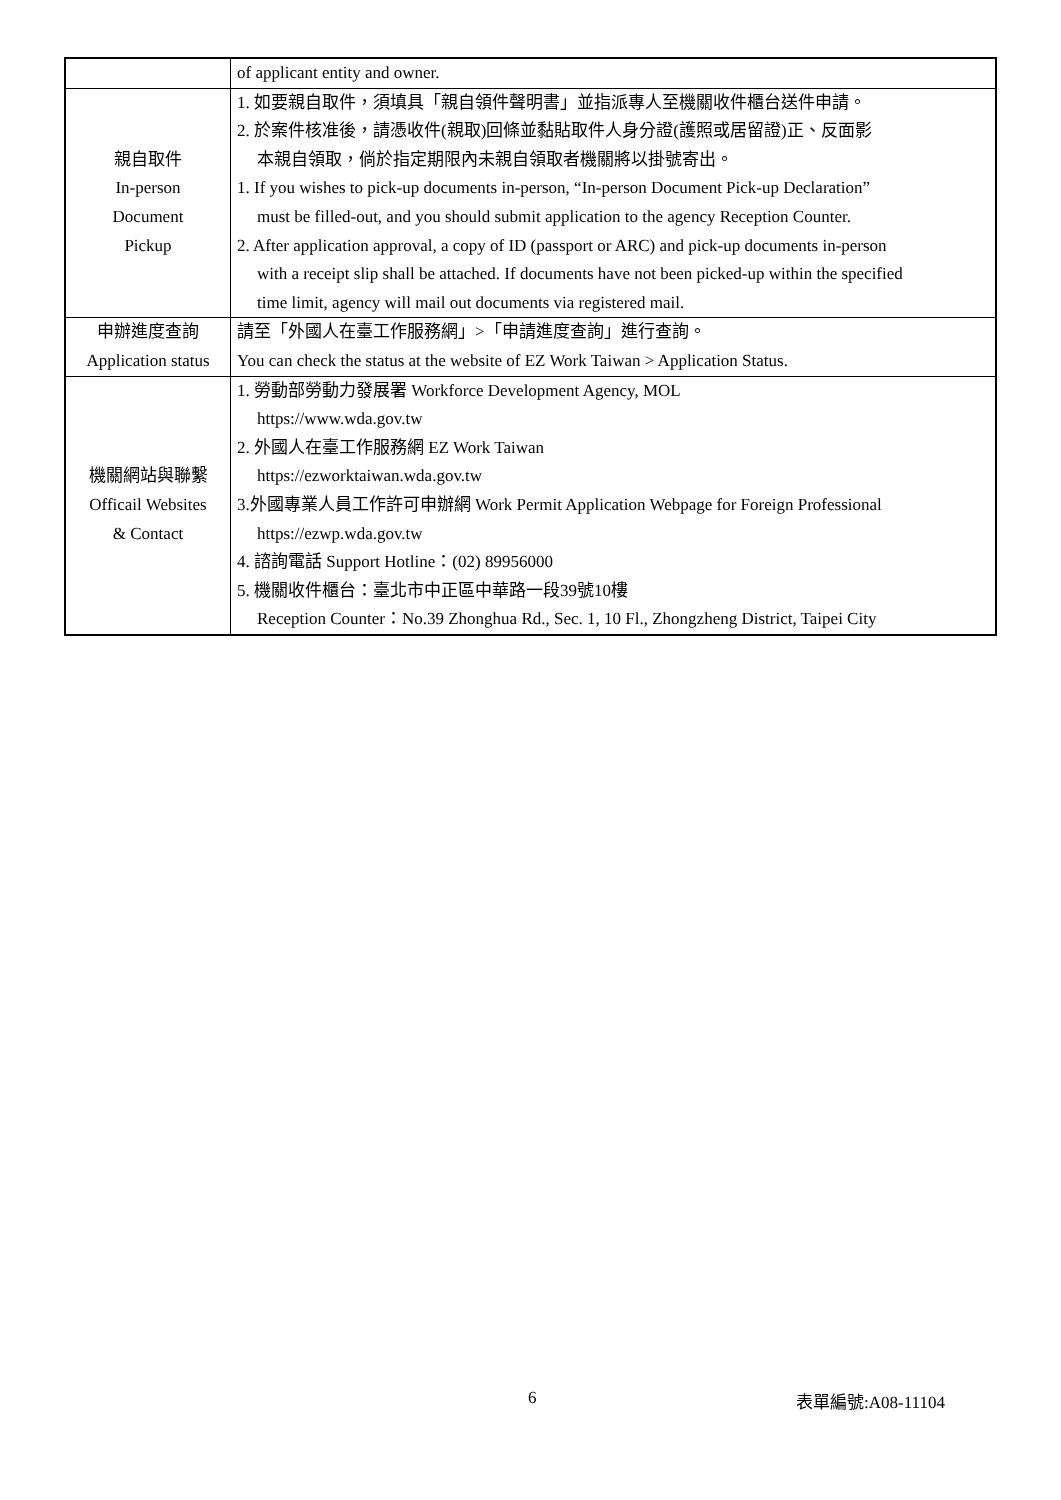| | of applicant entity and owner. |
| 親自取件 In-person Document Pickup | 1. 如要親自取件，須填具「親自領件聲明書」並指派專人至機關收件櫃台送件申請。 2. 於案件核准後，請憑收件(親取)回條並黏貼取件人身分證(護照或居留證)正、反面影 本親自領取，倘於指定期限內未親自領取者機關將以掛號寄出。 1. If you wishes to pick-up documents in-person, “In-person Document Pick-up Declaration” must be filled-out, and you should submit application to the agency Reception Counter. 2. After application approval, a copy of ID (passport or ARC) and pick-up documents in-person with a receipt slip shall be attached. If documents have not been picked-up within the specified time limit, agency will mail out documents via registered mail. |
| 申辦進度查詢 Application status | 請至「外國人在臺工作服務網」>「申請進度查詢」進行查詢。 You can check the status at the website of EZ Work Taiwan > Application Status. |
| 機關網站與聯繫 Officail Websites & Contact | 1. 勞動部勞動力發展署 Workforce Development Agency, MOL https://www.wda.gov.tw 2. 外國人在臺工作服務網 EZ Work Taiwan https://ezworktaiwan.wda.gov.tw 3.外國專業人員工作許可申辦網 Work Permit Application Webpage for Foreign Professional https://ezwp.wda.gov.tw 4. 諮詢電話 Support Hotline：(02) 89956000 5. 機關收件櫃台：臺北市中正區中華路一段39號10樓 Reception Counter：No.39 Zhonghua Rd., Sec. 1, 10 Fl., Zhongzheng District, Taipei City |
6 表單編號:A08-11104